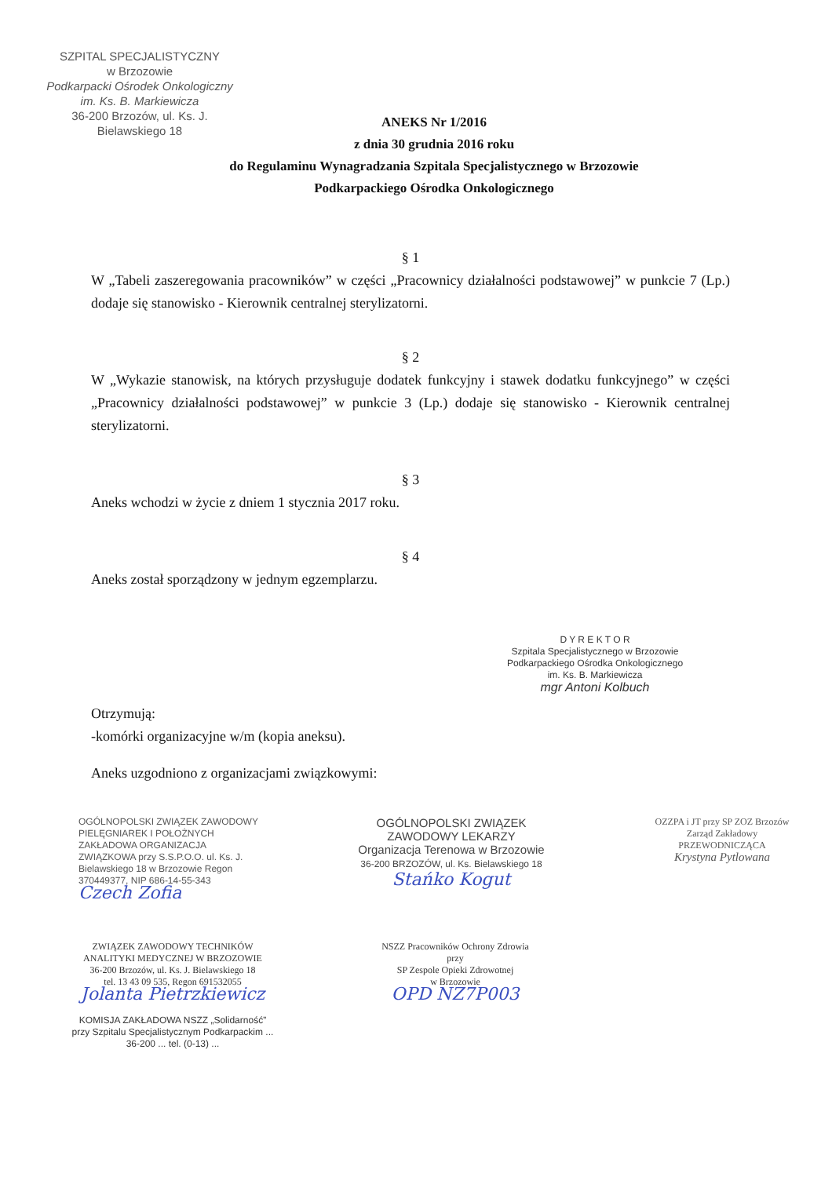SZPITAL SPECJALISTYCZNY
w Brzozowie
Podkarpacki Ośrodek Onkologiczny
im. Ks. B. Markiewicza
36-200 Brzozów, ul. Ks. J. Bielawskiego 18
ANEKS Nr 1/2016
z dnia 30 grudnia 2016 roku
do Regulaminu Wynagradzania Szpitala Specjalistycznego w Brzozowie
Podkarpackiego Ośrodka Onkologicznego
§ 1
W „Tabeli zaszeregowania pracowników” w części „Pracownicy działalności podstawowej” w punkcie 7 (Lp.) dodaje się stanowisko - Kierownik centralnej sterylizatorni.
§ 2
W „Wykazie stanowisk, na których przysługuje dodatek funkcyjny i stawek dodatku funkcyjnego” w części „Pracownicy działalności podstawowej” w punkcie 3 (Lp.) dodaje się stanowisko - Kierownik centralnej sterylizatorni.
§ 3
Aneks wchodzi w życie z dniem 1 stycznia 2017 roku.
§ 4
Aneks został sporządzony w jednym egzemplarzu.
D Y R E K T O R
Szpitala Specjalistycznego w Brzozowie
Podkarpackiego Ośrodka Onkologicznego
im. Ks. B. Markiewicza
mgr Antoni Kolbuch
Otrzymują:
-komórki organizacyjne w/m (kopia aneksu).
Aneks uzgodniono z organizacjami związkowymi:
OGÓLNOPOLSKI ZWIĄZEK ZAWODOWY PIELĘGNIAREK I POŁOŻNYCH ZAKŁADOWA ORGANIZACJA ZWIĄZKOWA przy S.S.P.O.O. ul. Ks. J. Bielawskiego 18 w Brzozowie Regon 370449377, NIP 686-14-55-343
Czech Zofia
OGÓLNOPOLSKI ZWIĄZEK ZAWODOWY LEKARZY
Organizacja Terenowa w Brzozowie
36-200 BRZOZÓW, ul. Ks. Bielawskiego 18
Stańko Kogut
OZZPA i JT przy SP ZOZ Brzozów
Zarząd Zakładowy
PRZEWODNICZĄCA
Krystyna Pytlowana
ZWIĄZEK ZAWODOWY TECHNIKÓW ANALITYKI MEDYCZNEJ W BRZOZOWIE
36-200 Brzozów, ul. Ks. J. Bielawskiego 18
tel. 13 43 09 535, Regon 691532055
Jolanta Pietrzkiewicz
KOMISJA ZAKŁADOWA NSZZ „Solidarność” przy Szpitalu Specjalistycznym Podkarpackim ... 36-200 ... tel. (0-13) ...
NSZZ Pracowników Ochrony Zdrowia
przy
SP Zespole Opieki Zdrowotnej
w Brzozowie
OPD NZ7P003